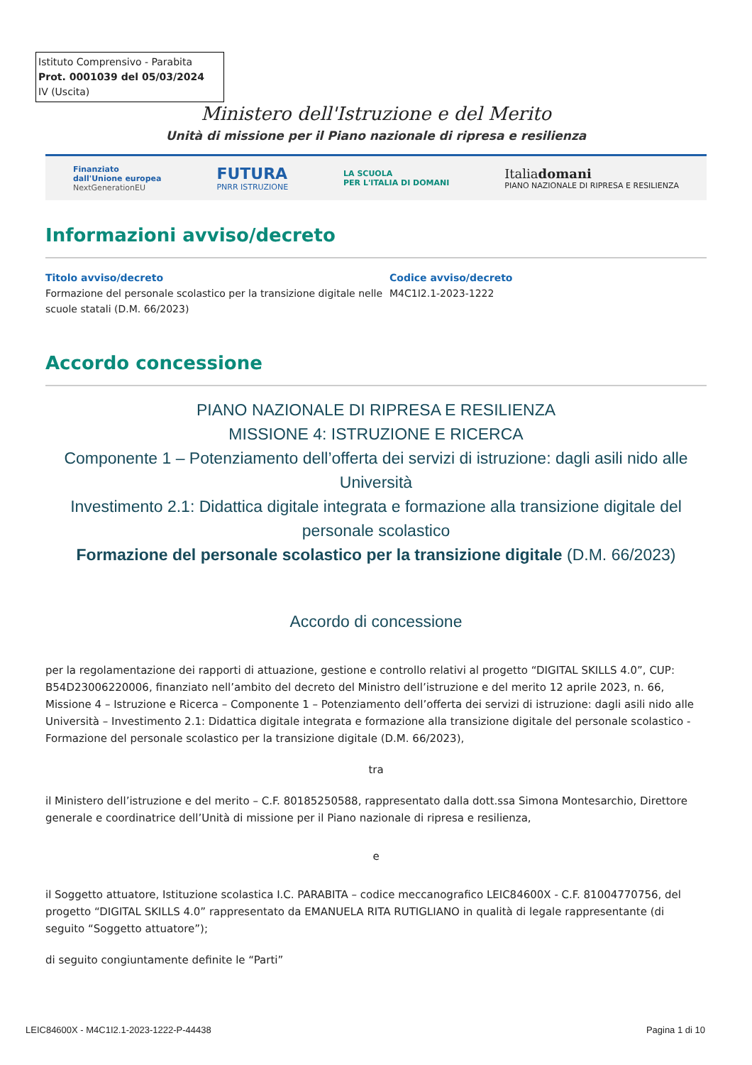Istituto Comprensivo - Parabita
Prot. 0001039 del 05/03/2024
IV (Uscita)
Ministero dell'Istruzione e del Merito
Unità di missione per il Piano nazionale di ripresa e resilienza
Finanziato
dall'Unione europea
NextGenerationEU
FUTURA
PNRR ISTRUZIONE
LA SCUOLA
PER L'ITALIA DI DOMANI
Italiadomani
PIANO NAZIONALE DI RIPRESA E RESILIENZA
Informazioni avviso/decreto
Titolo avviso/decreto
Formazione del personale scolastico per la transizione digitale nelle scuole statali (D.M. 66/2023)
Codice avviso/decreto
M4C1I2.1-2023-1222
Accordo concessione
PIANO NAZIONALE DI RIPRESA E RESILIENZA
MISSIONE 4: ISTRUZIONE E RICERCA
Componente 1 – Potenziamento dell’offerta dei servizi di istruzione: dagli asili nido alle Università
Investimento 2.1: Didattica digitale integrata e formazione alla transizione digitale del personale scolastico
Formazione del personale scolastico per la transizione digitale (D.M. 66/2023)
Accordo di concessione
per la regolamentazione dei rapporti di attuazione, gestione e controllo relativi al progetto “DIGITAL SKILLS 4.0”, CUP: B54D23006220006, finanziato nell’ambito del decreto del Ministro dell’istruzione e del merito 12 aprile 2023, n. 66, Missione 4 – Istruzione e Ricerca – Componente 1 – Potenziamento dell’offerta dei servizi di istruzione: dagli asili nido alle Università – Investimento 2.1: Didattica digitale integrata e formazione alla transizione digitale del personale scolastico - Formazione del personale scolastico per la transizione digitale (D.M. 66/2023),
tra
il Ministero dell’istruzione e del merito – C.F. 80185250588, rappresentato dalla dott.ssa Simona Montesarchio, Direttore generale e coordinatrice dell’Unità di missione per il Piano nazionale di ripresa e resilienza,
e
il Soggetto attuatore, Istituzione scolastica I.C. PARABITA – codice meccanografico LEIC84600X - C.F. 81004770756, del progetto “DIGITAL SKILLS 4.0” rappresentato da EMANUELA RITA RUTIGLIANO in qualità di legale rappresentante (di seguito “Soggetto attuatore”);
di seguito congiuntamente definite le “Parti”
LEIC84600X - M4C1I2.1-2023-1222-P-44438 Pagina 1 di 10